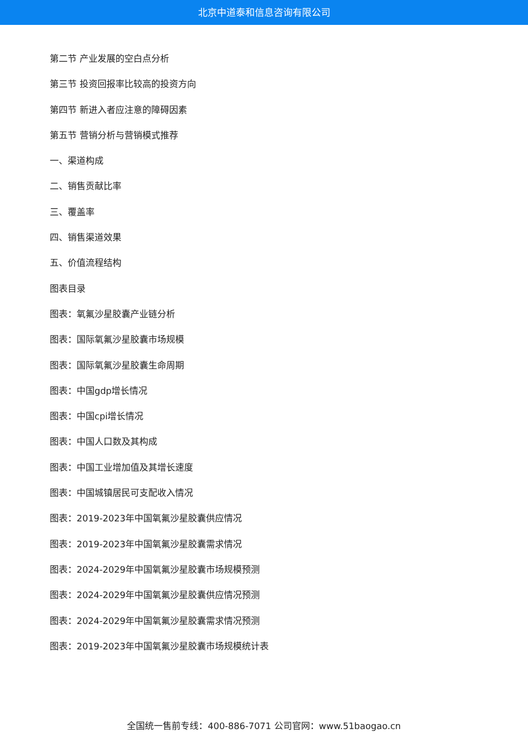北京中道泰和信息咨询有限公司
第二节 产业发展的空白点分析
第三节 投资回报率比较高的投资方向
第四节 新进入者应注意的障碍因素
第五节 营销分析与营销模式推荐
一、渠道构成
二、销售贡献比率
三、覆盖率
四、销售渠道效果
五、价值流程结构
图表目录
图表：氧氟沙星胶囊产业链分析
图表：国际氧氟沙星胶囊市场规模
图表：国际氧氟沙星胶囊生命周期
图表：中国gdp增长情况
图表：中国cpi增长情况
图表：中国人口数及其构成
图表：中国工业增加值及其增长速度
图表：中国城镇居民可支配收入情况
图表：2019-2023年中国氧氟沙星胶囊供应情况
图表：2019-2023年中国氧氟沙星胶囊需求情况
图表：2024-2029年中国氧氟沙星胶囊市场规模预测
图表：2024-2029年中国氧氟沙星胶囊供应情况预测
图表：2024-2029年中国氧氟沙星胶囊需求情况预测
图表：2019-2023年中国氧氟沙星胶囊市场规模统计表
全国统一售前专线：400-886-7071 公司官网：www.51baogao.cn